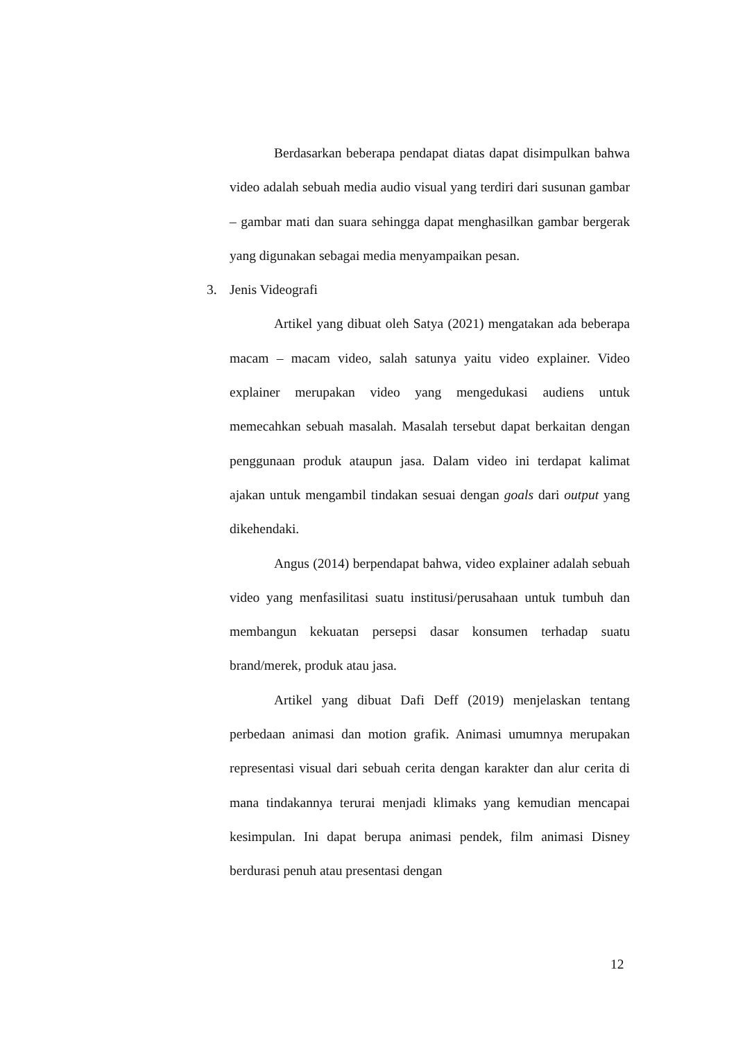Berdasarkan beberapa pendapat diatas dapat disimpulkan bahwa video adalah sebuah media audio visual yang terdiri dari susunan gambar – gambar mati dan suara sehingga dapat menghasilkan gambar bergerak yang digunakan sebagai media menyampaikan pesan.
3. Jenis Videografi
Artikel yang dibuat oleh Satya (2021) mengatakan ada beberapa macam – macam video, salah satunya yaitu video explainer. Video explainer merupakan video yang mengedukasi audiens untuk memecahkan sebuah masalah. Masalah tersebut dapat berkaitan dengan penggunaan produk ataupun jasa. Dalam video ini terdapat kalimat ajakan untuk mengambil tindakan sesuai dengan goals dari output yang dikehendaki.
Angus (2014) berpendapat bahwa, video explainer adalah sebuah video yang menfasilitasi suatu institusi/perusahaan untuk tumbuh dan membangun kekuatan persepsi dasar konsumen terhadap suatu brand/merek, produk atau jasa.
Artikel yang dibuat Dafi Deff (2019) menjelaskan tentang perbedaan animasi dan motion grafik. Animasi umumnya merupakan representasi visual dari sebuah cerita dengan karakter dan alur cerita di mana tindakannya terurai menjadi klimaks yang kemudian mencapai kesimpulan. Ini dapat berupa animasi pendek, film animasi Disney berdurasi penuh atau presentasi dengan
12